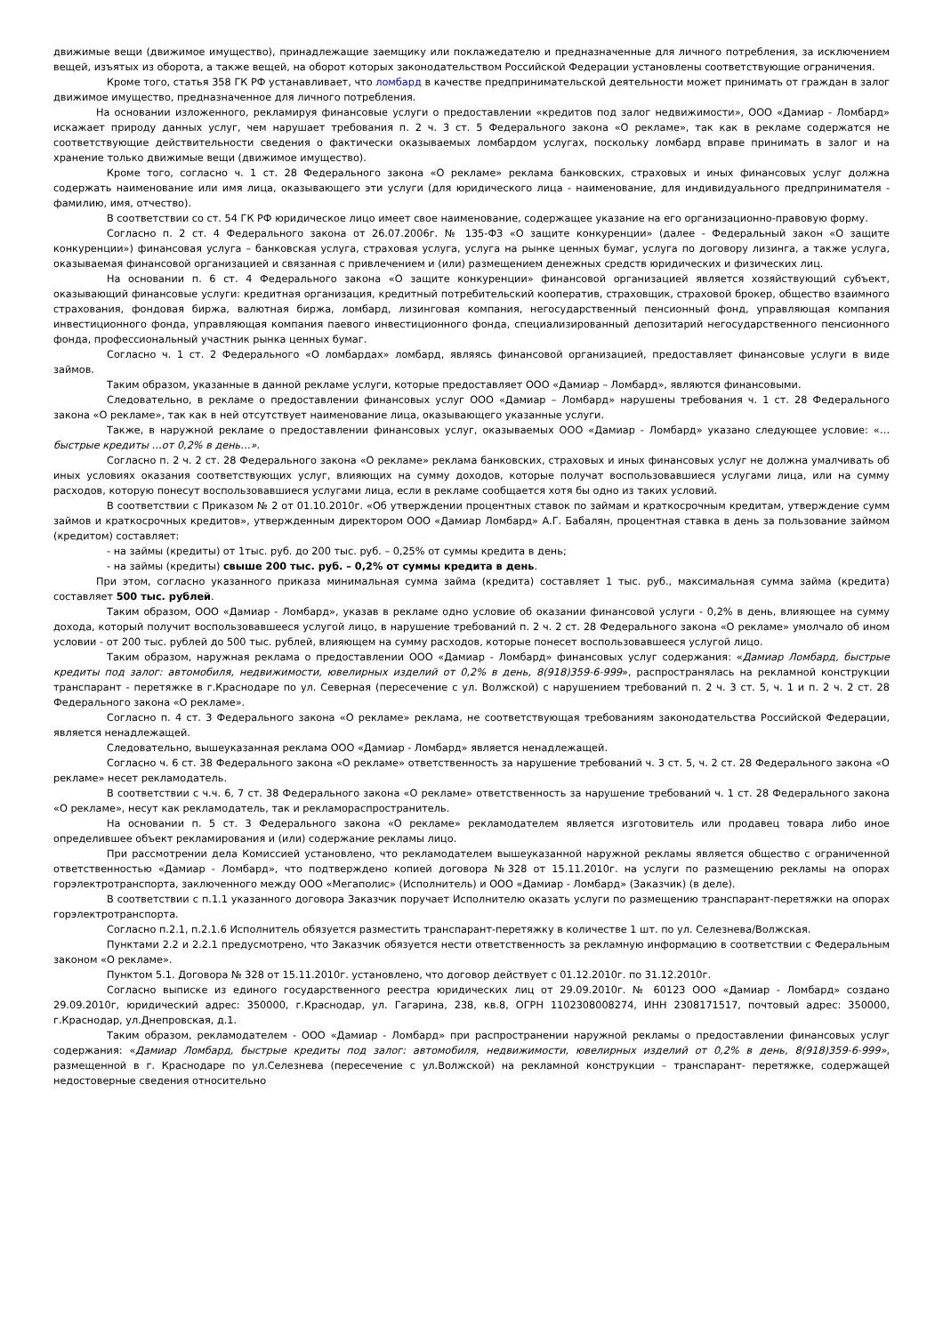движимые вещи (движимое имущество), принадлежащие заемщику или поклажедателю и предназначенные для личного потребления, за исключением вещей, изъятых из оборота, а также вещей, на оборот которых законодательством Российской Федерации установлены соответствующие ограничения.
Кроме того, статья 358 ГК РФ устанавливает, что ломбард в качестве предпринимательской деятельности может принимать от граждан в залог движимое имущество, предназначенное для личного потребления.
На основании изложенного, рекламируя финансовые услуги о предоставлении «кредитов под залог недвижимости», ООО «Дамиар - Ломбард» искажает природу данных услуг, чем нарушает требования п. 2 ч. 3 ст. 5 Федерального закона «О рекламе», так как в рекламе содержатся не соответствующие действительности сведения о фактически оказываемых ломбардом услугах, поскольку ломбард вправе принимать в залог и на хранение только движимые вещи (движимое имущество).
Кроме того, согласно ч. 1 ст. 28 Федерального закона «О рекламе» реклама банковских, страховых и иных финансовых услуг должна содержать наименование или имя лица, оказывающего эти услуги (для юридического лица - наименование, для индивидуального предпринимателя - фамилию, имя, отчество).
В соответствии со ст. 54 ГК РФ юридическое лицо имеет свое наименование, содержащее указание на его организационно-правовую форму.
Согласно п. 2 ст. 4 Федерального закона от 26.07.2006г. № 135-ФЗ «О защите конкуренции» (далее - Федеральный закон «О защите конкуренции») финансовая услуга – банковская услуга, страховая услуга, услуга на рынке ценных бумаг, услуга по договору лизинга, а также услуга, оказываемая финансовой организацией и связанная с привлечением и (или) размещением денежных средств юридических и физических лиц.
На основании п. 6 ст. 4 Федерального закона «О защите конкуренции» финансовой организацией является хозяйствующий субъект, оказывающий финансовые услуги: кредитная организация, кредитный потребительский кооператив, страховщик, страховой брокер, общество взаимного страхования, фондовая биржа, валютная биржа, ломбард, лизинговая компания, негосударственный пенсионный фонд, управляющая компания инвестиционного фонда, управляющая компания паевого инвестиционного фонда, специализированный депозитарий негосударственного пенсионного фонда, профессиональный участник рынка ценных бумаг.
Согласно ч. 1 ст. 2 Федерального «О ломбардах» ломбард, являясь финансовой организацией, предоставляет финансовые услуги в виде займов.
Таким образом, указанные в данной рекламе услуги, которые предоставляет ООО «Дамиар – Ломбард», являются финансовыми.
Следовательно, в рекламе о предоставлении финансовых услуг ООО «Дамиар – Ломбард» нарушены требования ч. 1 ст. 28 Федерального закона «О рекламе», так как в ней отсутствует наименование лица, оказывающего указанные услуги.
Также, в наружной рекламе о предоставлении финансовых услуг, оказываемых ООО «Дамиар - Ломбард» указано следующее условие: «…быстрые кредиты …от 0,2% в день…».
Согласно п. 2 ч. 2 ст. 28 Федерального закона «О рекламе» реклама банковских, страховых и иных финансовых услуг не должна умалчивать об иных условиях оказания соответствующих услуг, влияющих на сумму доходов, которые получат воспользовавшиеся услугами лица, или на сумму расходов, которую понесут воспользовавшиеся услугами лица, если в рекламе сообщается хотя бы одно из таких условий.
В соответствии с Приказом № 2 от 01.10.2010г. «Об утверждении процентных ставок по займам и краткосрочным кредитам, утверждение сумм займов и краткосрочных кредитов», утвержденным директором ООО «Дамиар Ломбард» А.Г. Бабалян, процентная ставка в день за пользование займом (кредитом) составляет:
- на займы (кредиты) от 1тыс. руб. до 200 тыс. руб. – 0,25% от суммы кредита в день;
- на займы (кредиты) свыше 200 тыс. руб. – 0,2% от суммы кредита в день.
При этом, согласно указанного приказа минимальная сумма займа (кредита) составляет 1 тыс. руб., максимальная сумма займа (кредита) составляет 500 тыс. рублей.
Таким образом, ООО «Дамиар - Ломбард», указав в рекламе одно условие об оказании финансовой услуги - 0,2% в день, влияющее на сумму дохода, который получит воспользовавшееся услугой лицо, в нарушение требований п. 2 ч. 2 ст. 28 Федерального закона «О рекламе» умолчало об ином условии - от 200 тыс. рублей до 500 тыс. рублей, влияющем на сумму расходов, которые понесет воспользовавшееся услугой лицо.
Таким образом, наружная реклама о предоставлении ООО «Дамиар - Ломбард» финансовых услуг содержания: «Дамиар Ломбард, быстрые кредиты под залог: автомобиля, недвижимости, ювелирных изделий от 0,2% в день, 8(918)359-6-999», распространялась на рекламной конструкции транспарант - перетяжке в г.Краснодаре по ул. Северная (пересечение с ул. Волжской) с нарушением требований п. 2 ч. 3 ст. 5, ч. 1 и п. 2 ч. 2 ст. 28 Федерального закона «О рекламе».
Согласно п. 4 ст. 3 Федерального закона «О рекламе» реклама, не соответствующая требованиям законодательства Российской Федерации, является ненадлежащей.
Следовательно, вышеуказанная реклама ООО «Дамиар - Ломбард» является ненадлежащей.
Согласно ч. 6 ст. 38 Федерального закона «О рекламе» ответственность за нарушение требований ч. 3 ст. 5, ч. 2 ст. 28 Федерального закона «О рекламе» несет рекламодатель.
В соответствии с ч.ч. 6, 7 ст. 38 Федерального закона «О рекламе» ответственность за нарушение требований ч. 1 ст. 28 Федерального закона «О рекламе», несут как рекламодатель, так и рекламораспространитель.
На основании п. 5 ст. 3 Федерального закона «О рекламе» рекламодателем является изготовитель или продавец товара либо иное определившее объект рекламирования и (или) содержание рекламы лицо.
При рассмотрении дела Комиссией установлено, что рекламодателем вышеуказанной наружной рекламы является общество с ограниченной ответственностью «Дамиар - Ломбард», что подтверждено копией договора №328 от 15.11.2010г. на услуги по размещению рекламы на опорах горэлектротранспорта, заключенного между ООО «Мегаполис» (Исполнитель) и ООО «Дамиар - Ломбард» (Заказчик) (в деле).
В соответствии с п.1.1 указанного договора Заказчик поручает Исполнителю оказать услуги по размещению транспарант-перетяжки на опорах горэлектротранспорта.
Согласно п.2.1, п.2.1.6 Исполнитель обязуется разместить транспарант-перетяжку в количестве 1 шт. по ул. Селезнева/Волжская.
Пунктами 2.2 и 2.2.1 предусмотрено, что Заказчик обязуется нести ответственность за рекламную информацию в соответствии с Федеральным законом «О рекламе».
Пунктом 5.1. Договора № 328 от 15.11.2010г. установлено, что договор действует с 01.12.2010г. по 31.12.2010г.
Согласно выписке из единого государственного реестра юридических лиц от 29.09.2010г. № 60123 ООО «Дамиар - Ломбард» создано 29.09.2010г, юридический адрес: 350000, г.Краснодар, ул. Гагарина, 238, кв.8, ОГРН 1102308008274, ИНН 2308171517, почтовый адрес: 350000, г.Краснодар, ул.Днепровская, д.1.
Таким образом, рекламодателем - ООО «Дамиар - Ломбард» при распространении наружной рекламы о предоставлении финансовых услуг содержания: «Дамиар Ломбард, быстрые кредиты под залог: автомобиля, недвижимости, ювелирных изделий от 0,2% в день, 8(918)359-6-999», размещенной в г. Краснодаре по ул.Селезнева (пересечение с ул.Волжской) на рекламной конструкции – транспарант- перетяжке, содержащей недостоверные сведения относительно